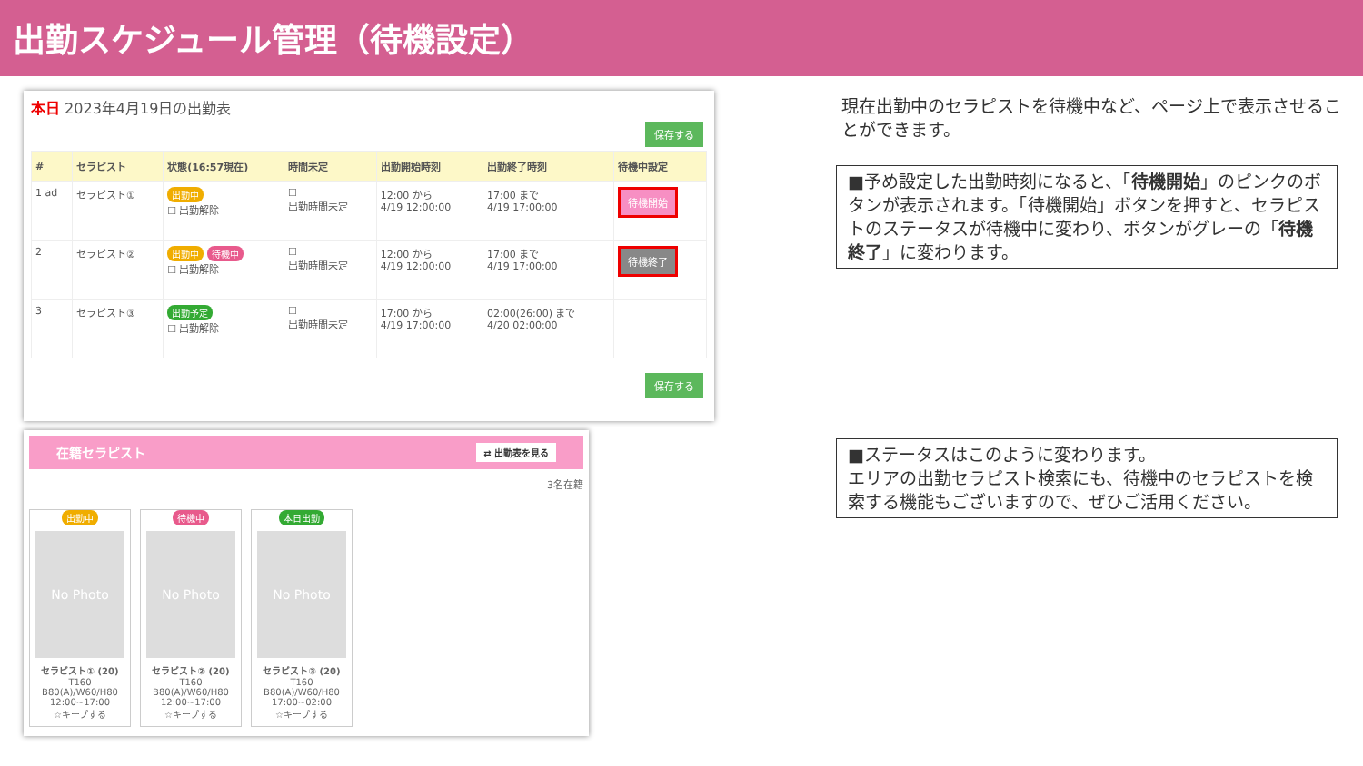出勤スケジュール管理（待機設定）
本日 2023年4月19日の出勤表
保存する
| # | セラピスト | 状態(16:57現在) | 時間未定 | 出勤開始時刻 | 出勤終了時刻 | 待機中設定 |
| --- | --- | --- | --- | --- | --- | --- |
| 1 ad | セラピスト① | 出勤中 ☐ 出勤解除 | ☐ 出勤時間未定 | 12:00 から 4/19 12:00:00 | 17:00 まで 4/19 17:00:00 | 待機開始 |
| 2 | セラピスト② | 出勤中 待機中 ☐ 出勤解除 | ☐ 出勤時間未定 | 12:00 から 4/19 12:00:00 | 17:00 まで 4/19 17:00:00 | 待機終了 |
| 3 | セラピスト③ | 出勤予定 ☐ 出勤解除 | ☐ 出勤時間未定 | 17:00 から 4/19 17:00:00 | 02:00(26:00) まで 4/20 02:00:00 | |
保存する
在籍セラピスト ⇄ 出勤表を見る
3名在籍
出勤中
No Photo
セラピスト① (20)
T160
B80(A)/W60/H80
12:00~17:00
☆キープする
待機中
No Photo
セラピスト② (20)
T160
B80(A)/W60/H80
12:00~17:00
☆キープする
本日出勤
No Photo
セラピスト③ (20)
T160
B80(A)/W60/H80
17:00~02:00
☆キープする
現在出勤中のセラピストを待機中など、ページ上で表示させることができます。
■予め設定した出勤時刻になると、「待機開始」のピンクのボタンが表示されます。「待機開始」ボタンを押すと、セラピストのステータスが待機中に変わり、ボタンがグレーの「待機終了」に変わります。
■ステータスはこのように変わります。
エリアの出勤セラピスト検索にも、待機中のセラピストを検索する機能もございますので、ぜひご活用ください。